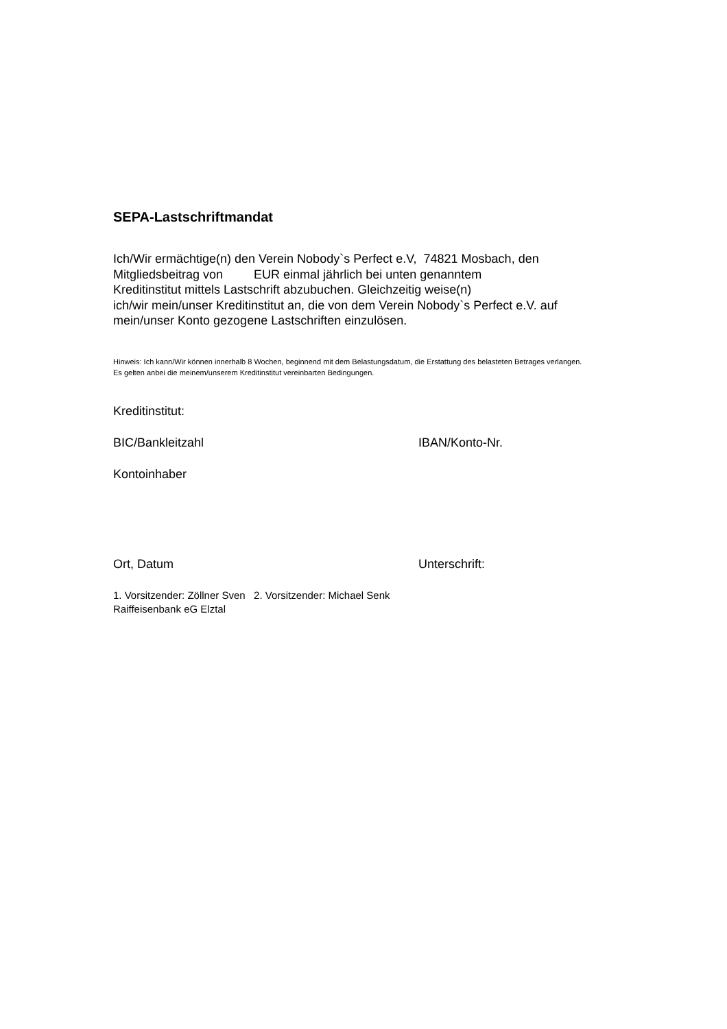SEPA-Lastschriftmandat
Ich/Wir ermächtige(n) den Verein Nobody`s Perfect e.V, 74821 Mosbach, den
Mitgliedsbeitrag von EUR einmal jährlich bei unten genanntem
Kreditinstitut mittels Lastschrift abzubuchen. Gleichzeitig weise(n)
ich/wir mein/unser Kreditinstitut an, die von dem Verein Nobody`s Perfect e.V. auf
mein/unser Konto gezogene Lastschriften einzulösen.
Hinweis: Ich kann/Wir können innerhalb 8 Wochen, beginnend mit dem Belastungsdatum, die Erstattung des belasteten Betrages verlangen.
Es gelten anbei die meinem/unserem Kreditinstitut vereinbarten Bedingungen.
Kreditinstitut:
BIC/Bankleitzahl IBAN/Konto-Nr.
Kontoinhaber
Ort, Datum Unterschrift:
1. Vorsitzender: Zöllner Sven 2. Vorsitzender: Michael Senk
Raiffeisenbank eG Elztal